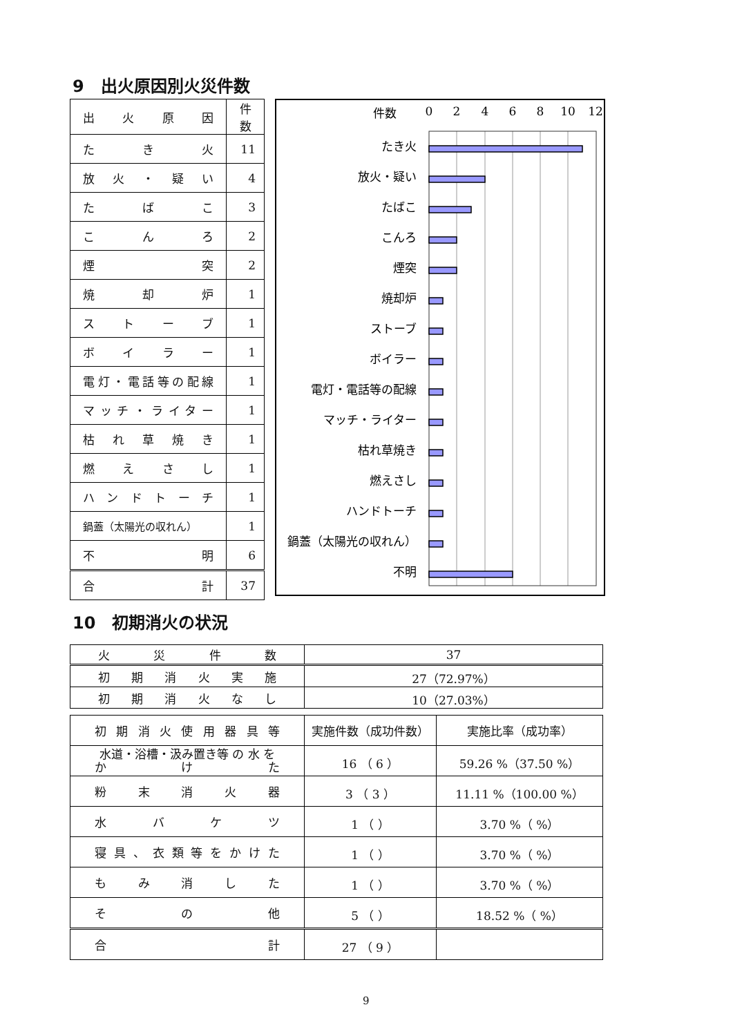9　出火原因別火災件数
| 出 火 原 因 | 件数 |
| た き 火 | 11 |
| 放 火 ・ 疑 い | 4 |
| た ば こ | 3 |
| こ ん ろ | 2 |
| 煙 突 | 2 |
| 焼 却 炉 | 1 |
| ス ト ー ブ | 1 |
| ボ イ ラ ー | 1 |
| 電灯・電話等の配線 | 1 |
| マッチ・ライター | 1 |
| 枯 れ 草 焼 き | 1 |
| 燃 え さ し | 1 |
| ハ ン ド ト ー チ | 1 |
| 鍋蓋（太陽光の収れん） | 1 |
| 不 明 | 6 |
| 合 計 | 37 |
件数
0
2
4
6
8
10
12
たき火
放火・疑い
たばこ
こんろ
煙突
焼却炉
ストーブ
ボイラー
電灯・電話等の配線
マッチ・ライター
枯れ草焼き
燃えさし
ハンドトーチ
鍋蓋（太陽光の収れん）
不明
10　初期消火の状況
| 火 災 件 数 | 37 |
| 初 期 消 火 実 施 | 27（72.97%） |
| 初 期 消 火 な し | 10（27.03%） |
| 初 期 消 火 使 用 器 具 等 | 実施件数（成功件数） | 実施比率（成功率） |
| 水道・浴槽・汲み置き等 の 水 を か け た | 16 （ 6 ） | 59.26 %（37.50 %） |
| 粉 末 消 火 器 | 3 （ 3 ） | 11.11 %（100.00 %） |
| 水 バ ケ ツ | 1 （ ） | 3.70 %（ %） |
| 寝具、衣類等をかけた | 1 （ ） | 3.70 %（ %） |
| も み 消 し た | 1 （ ） | 3.70 %（ %） |
| そ の 他 | 5 （ ） | 18.52 %（ %） |
| 合 計 | 27 （ 9 ） | |
9